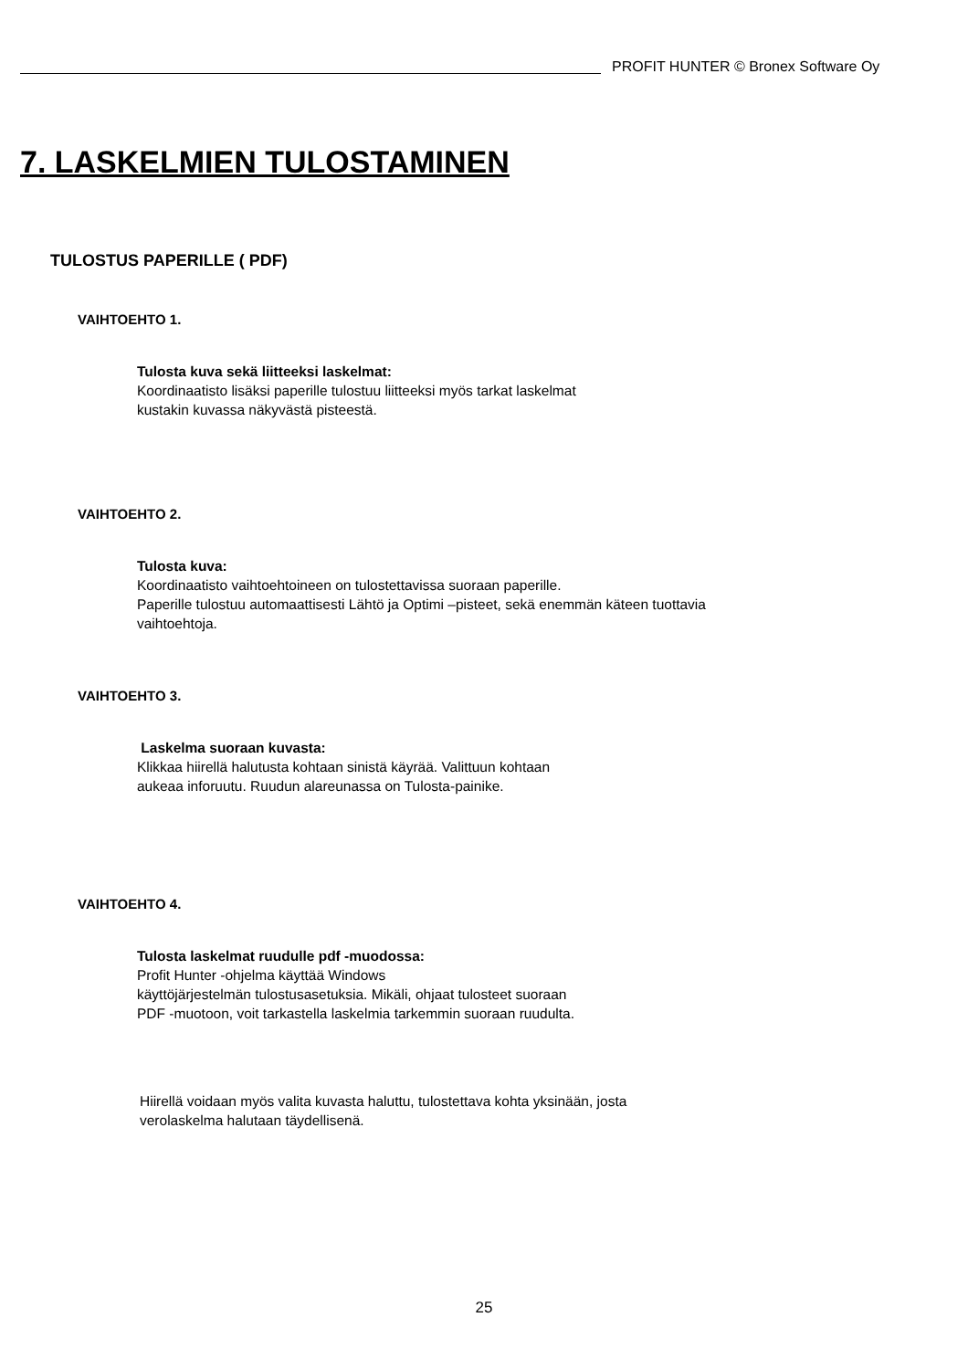PROFIT HUNTER © Bronex Software Oy
7. LASKELMIEN TULOSTAMINEN
TULOSTUS PAPERILLE ( PDF)
VAIHTOEHTO 1.
Tulosta kuva sekä liitteeksi laskelmat:
Koordinaatisto lisäksi paperille tulostuu liitteeksi myös tarkat laskelmat
kustakin kuvassa näkyvästä pisteestä.
VAIHTOEHTO 2.
Tulosta kuva:
Koordinaatisto vaihtoehtoineen on tulostettavissa suoraan paperille.
Paperille tulostuu automaattisesti Lähtö ja Optimi –pisteet, sekä enemmän käteen tuottavia
vaihtoehtoja.
VAIHTOEHTO 3.
Laskelma suoraan kuvasta:
Klikkaa hiirellä halutusta kohtaan sinistä käyrää. Valittuun kohtaan
aukeaa inforuutu. Ruudun alareunassa on Tulosta-painike.
VAIHTOEHTO 4.
Tulosta laskelmat ruudulle pdf -muodossa:
Profit Hunter -ohjelma käyttää Windows
käyttöjärjestelmän tulostusasetuksia. Mikäli, ohjaat tulosteet suoraan
PDF -muotoon, voit tarkastella laskelmia tarkemmin suoraan ruudulta.
Hiirellä voidaan myös valita kuvasta haluttu, tulostettava kohta yksinään, josta
verolaskelma halutaan täydellisenä.
25